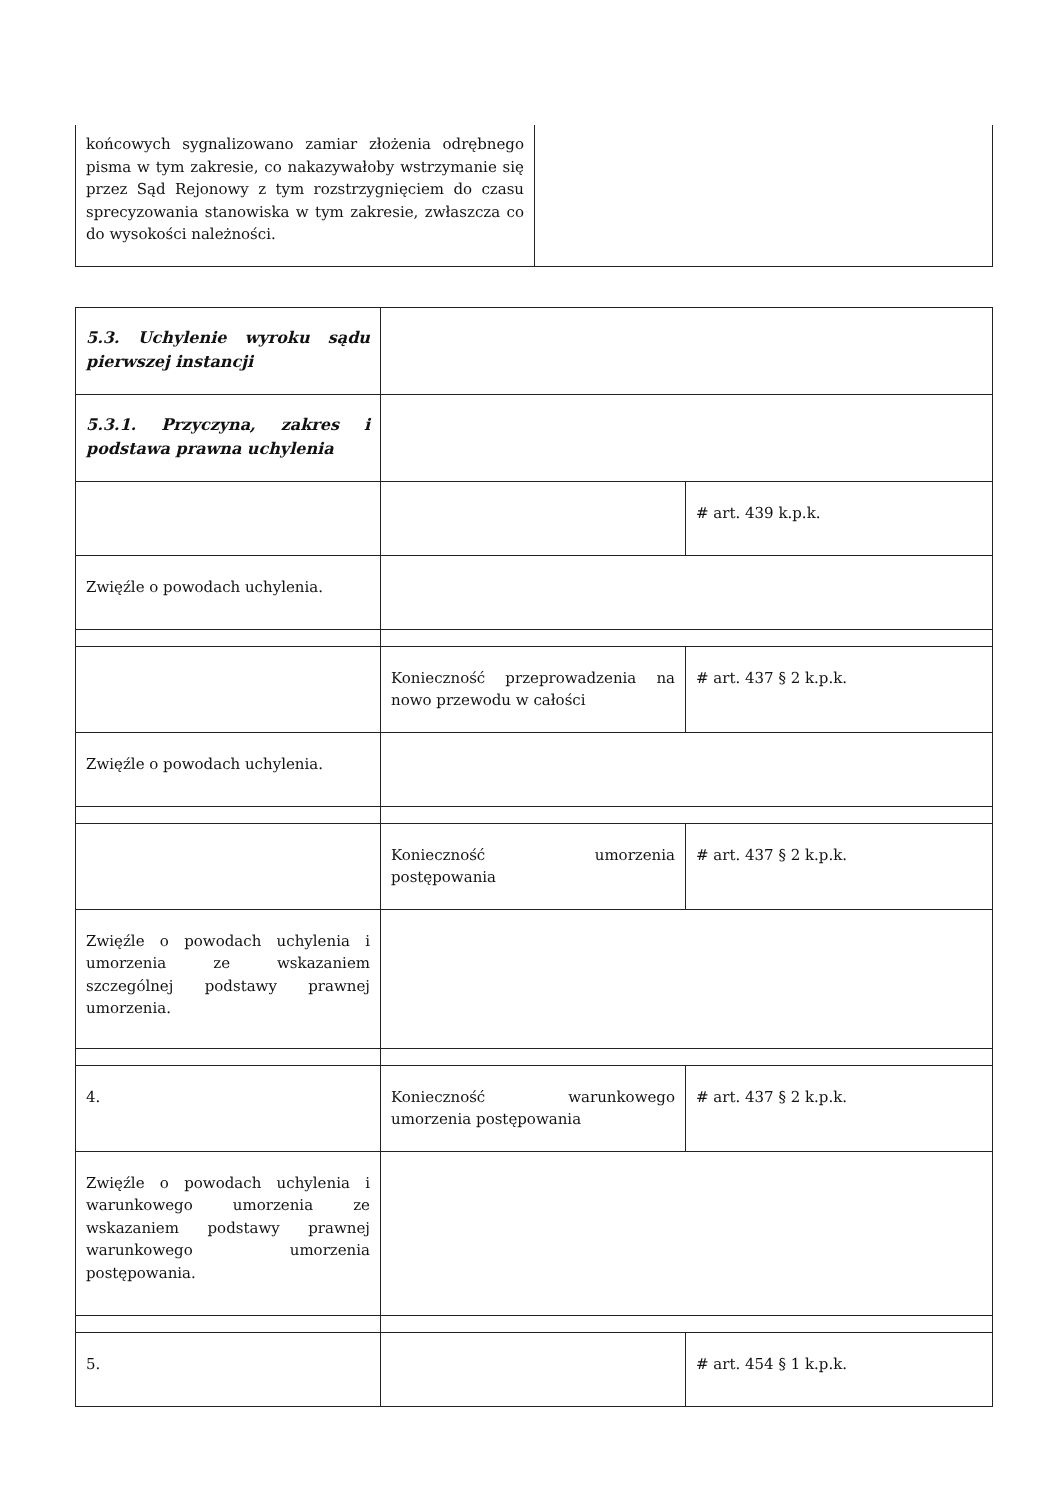| końcowych sygnalizowano zamiar złożenia odrębnego pisma w tym zakresie, co nakazywałoby wstrzymanie się przez Sąd Rejonowy z tym rozstrzygnięciem do czasu sprecyzowania stanowiska w tym zakresie, zwłaszcza co do wysokości należności. | |
| 5.3. Uchylenie wyroku sądu pierwszej instancji | | |
| 5.3.1. Przyczyna, zakres i podstawa prawna uchylenia | | |
| | | # art. 439 k.p.k. |
| Zwięźle o powodach uchylenia. | | |
| | Konieczność przeprowadzenia na nowo przewodu w całości | # art. 437 § 2 k.p.k. |
| Zwięźle o powodach uchylenia. | | |
| | Konieczność umorzenia postępowania | # art. 437 § 2 k.p.k. |
| Zwięźle o powodach uchylenia i umorzenia ze wskazaniem szczególnej podstawy prawnej umorzenia. | | |
| 4. | Konieczność warunkowego umorzenia postępowania | # art. 437 § 2 k.p.k. |
| Zwięźle o powodach uchylenia i warunkowego umorzenia ze wskazaniem podstawy prawnej warunkowego umorzenia postępowania. | | |
| 5. | | # art. 454 § 1 k.p.k. |